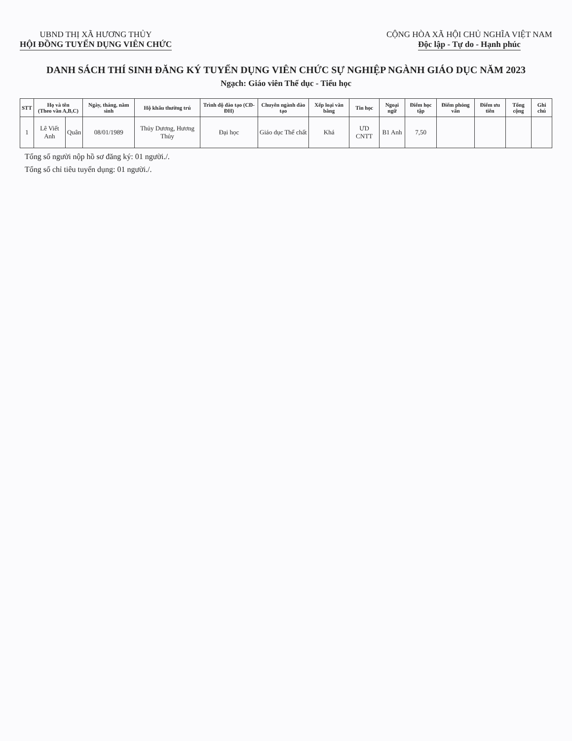UBND THỊ XÃ HƯƠNG THỦY
HỘI ĐỒNG TUYỂN DỤNG VIÊN CHỨC
CỘNG HÒA XÃ HỘI CHỦ NGHĨA VIỆT NAM
Độc lập - Tự do - Hạnh phúc
DANH SÁCH THÍ SINH ĐĂNG KÝ TUYỂN DỤNG VIÊN CHỨC SỰ NGHIỆP NGÀNH GIÁO DỤC NĂM 2023
Ngạch: Giáo viên Thể dục - Tiểu học
| STT | Họ và tên (Theo vần A,B,C) | | Ngày, tháng, năm sinh | Hộ khẩu thường trú | Trình độ đào tạo (CĐ-ĐH) | Chuyên ngành đào tạo | Xếp loại văn bằng | Tin học | Ngoại ngữ | Điểm học tập | Điểm phỏng vấn | Điểm ưu tiên | Tổng cộng | Ghi chú |
| --- | --- | --- | --- | --- | --- | --- | --- | --- | --- | --- | --- | --- | --- | --- |
| 1 | Lê Viết Anh | Quân | 08/01/1989 | Thủy Dương, Hương Thủy | Đại học | Giáo dục Thể chất | Khá | ƯD CNTT | B1 Anh | 7,50 | | | | |
Tổng số người nộp hồ sơ đăng ký: 01 người./.
Tổng số chỉ tiêu tuyển dụng: 01 người./.